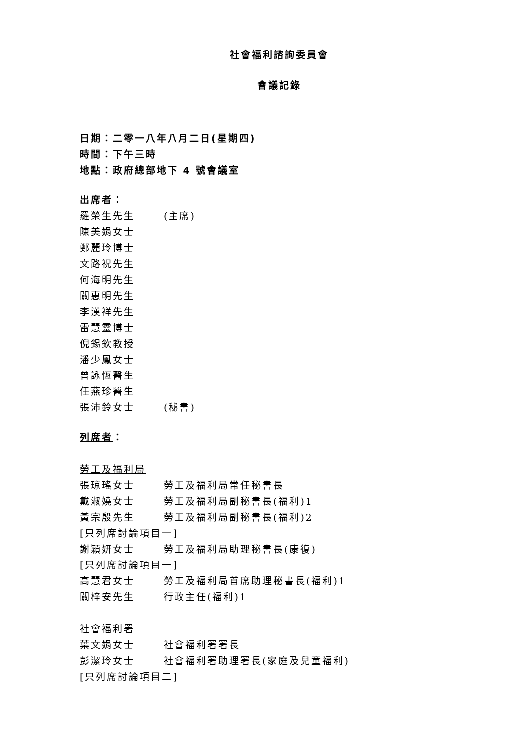社會福利諮詢委員會
會議記錄
日期：二零一八年八月二日(星期四)
時間：下午三時
地點：政府總部地下 4 號會議室
出席者：
羅榮生先生 (主席)
陳美娟女士
鄭麗玲博士
文路祝先生
何海明先生
關惠明先生
李漢祥先生
雷慧靈博士
倪錫欽教授
潘少鳳女士
曾詠恆醫生
任燕珍醫生
張沛鈴女士 (秘書)
列席者：
勞工及福利局
張琼瑤女士 勞工及福利局常任秘書長
戴淑嬈女士 勞工及福利局副秘書長(福利)1
黃宗殷先生 勞工及福利局副秘書長(福利)2
[只列席討論項目一]
謝穎妍女士 勞工及福利局助理秘書長(康復)
[只列席討論項目一]
高慧君女士 勞工及福利局首席助理秘書長(福利)1
關梓安先生 行政主任(福利)1
社會福利署
葉文娟女士 社會福利署署長
彭潔玲女士 社會福利署助理署長(家庭及兒童福利)
[只列席討論項目二]